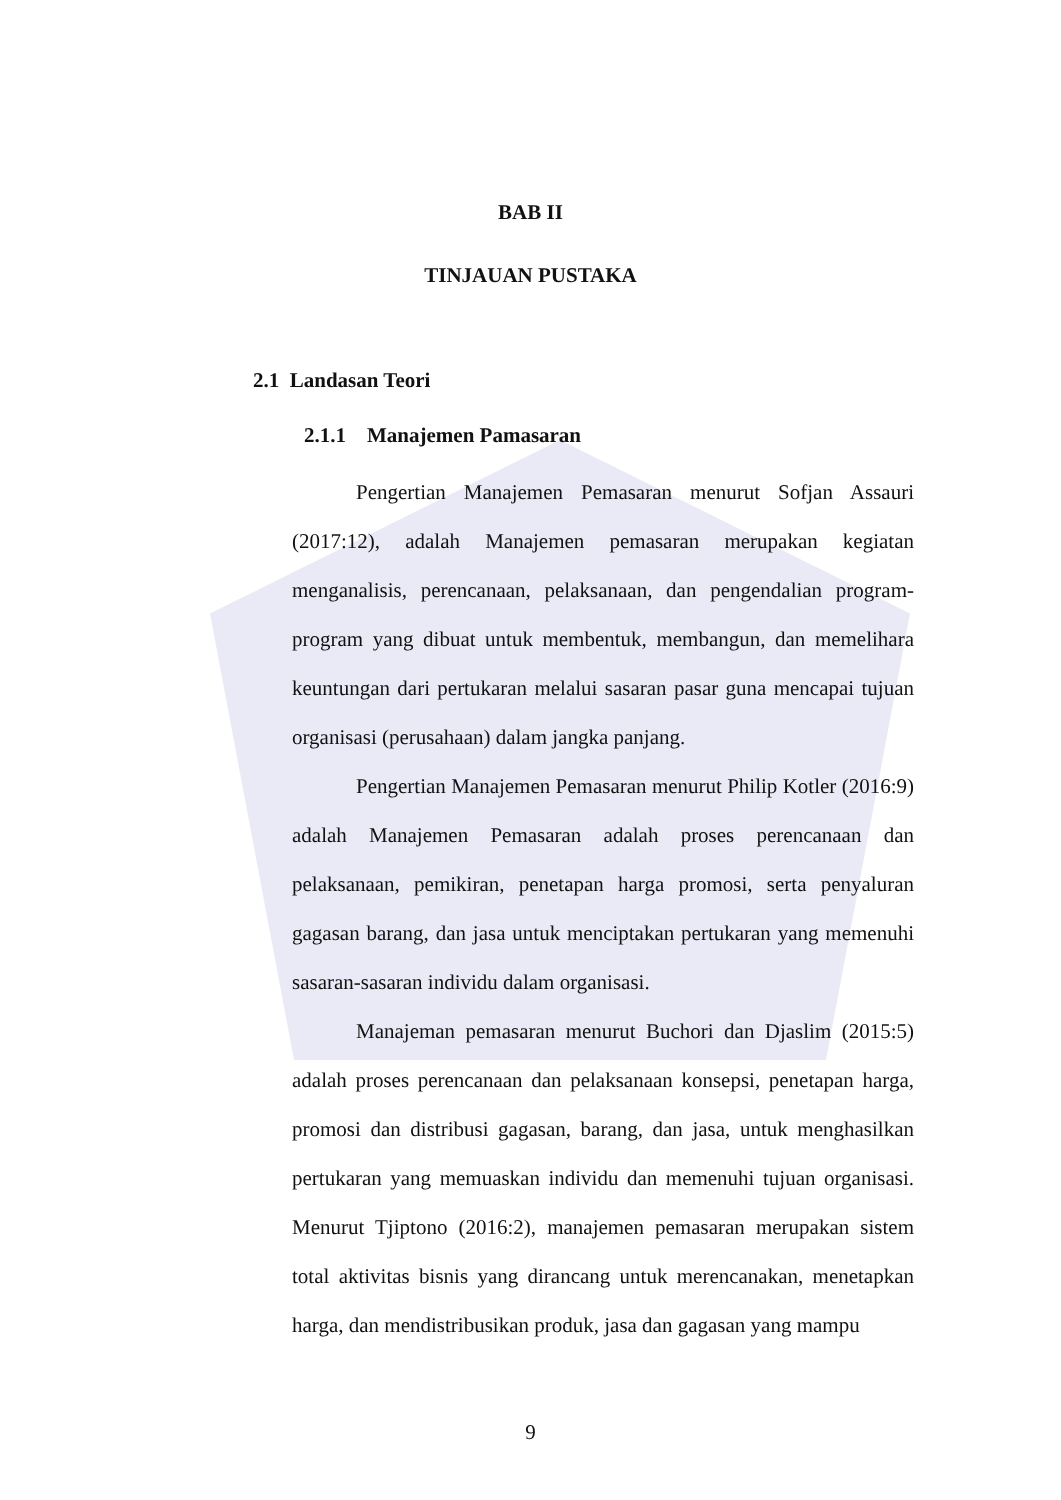BAB II
TINJAUAN PUSTAKA
2.1 Landasan Teori
2.1.1 Manajemen Pamasaran
Pengertian Manajemen Pemasaran menurut Sofjan Assauri (2017:12), adalah Manajemen pemasaran merupakan kegiatan menganalisis, perencanaan, pelaksanaan, dan pengendalian program-program yang dibuat untuk membentuk, membangun, dan memelihara keuntungan dari pertukaran melalui sasaran pasar guna mencapai tujuan organisasi (perusahaan) dalam jangka panjang.
Pengertian Manajemen Pemasaran menurut Philip Kotler (2016:9) adalah Manajemen Pemasaran adalah proses perencanaan dan pelaksanaan, pemikiran, penetapan harga promosi, serta penyaluran gagasan barang, dan jasa untuk menciptakan pertukaran yang memenuhi sasaran-sasaran individu dalam organisasi.
Manajeman pemasaran menurut Buchori dan Djaslim (2015:5) adalah proses perencanaan dan pelaksanaan konsepsi, penetapan harga, promosi dan distribusi gagasan, barang, dan jasa, untuk menghasilkan pertukaran yang memuaskan individu dan memenuhi tujuan organisasi. Menurut Tjiptono (2016:2), manajemen pemasaran merupakan sistem total aktivitas bisnis yang dirancang untuk merencanakan, menetapkan harga, dan mendistribusikan produk, jasa dan gagasan yang mampu
9